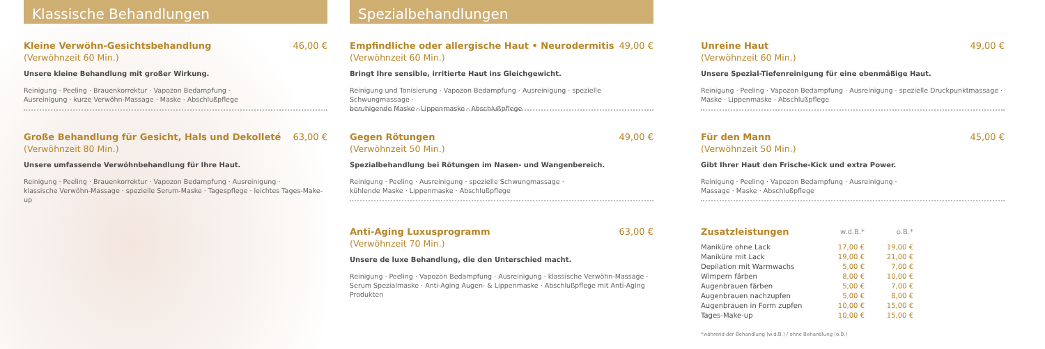Klassische Behandlungen
Kleine Verwöhn-Gesichtsbehandlung 46,00 €
(Verwöhnzeit 60 Min.)
Unsere kleine Behandlung mit großer Wirkung.
Reinigung · Peeling · Brauenkorrektur · Vapozon Bedampfung ·
Ausreinigung · kurze Verwöhn-Massage · Maske · Abschlußpflege
Große Behandlung für Gesicht, Hals und Dekolleté 63,00 €
(Verwöhnzeit 80 Min.)
Unsere umfassende Verwöhnbehandlung für Ihre Haut.
Reinigung · Peeling · Brauenkorrektur · Vapozon Bedampfung · Ausreinigung ·
klassische Verwöhn-Massage · spezielle Serum-Maske · Tagespflege · leichtes Tages-Make-up
Spezialbehandlungen
Empfindliche oder allergische Haut • Neurodermitis 49,00 €
(Verwöhnzeit 60 Min.)
Bringt Ihre sensible, irritierte Haut ins Gleichgewicht.
Reinigung und Tonisierung · Vapozon Bedampfung · Ausreinigung · spezielle Schwungmassage ·
beruhigende Maske · Lippenmaske · Abschlußpflege
Gegen Rötungen 49,00 €
(Verwöhnzeit 50 Min.)
Spezialbehandlung bei Rötungen im Nasen- und Wangenbereich.
Reinigung · Peeling · Ausreinigung · spezielle Schwungmassage ·
kühlende Maske · Lippenmaske · Abschlußpflege
Anti-Aging Luxusprogramm 63,00 €
(Verwöhnzeit 70 Min.)
Unsere de luxe Behandlung, die den Unterschied macht.
Reinigung · Peeling · Vapozon Bedampfung · Ausreinigung · klassische Verwöhn-Massage ·
Serum Spezialmaske · Anti-Aging Augen- & Lippenmaske · Abschlußpflege mit Anti-Aging Produkten
Unreine Haut 49,00 €
(Verwöhnzeit 60 Min.)
Unsere Spezial-Tiefenreinigung für eine ebenmäßige Haut.
Reinigung · Peeling · Vapozon Bedampfung · Ausreinigung · spezielle Druckpunktmassage ·
Maske · Lippenmaske · Abschlußpflege
Für den Mann 45,00 €
(Verwöhnzeit 50 Min.)
Gibt Ihrer Haut den Frische-Kick und extra Power.
Reinigung · Peeling · Vapozon Bedampfung · Ausreinigung ·
Massage · Maske · Abschlußpflege
| Zusatzleistungen | w.d.B.* | o.B.* |
| --- | --- | --- |
| Maniküre ohne Lack | 17,00 € | 19,00 € |
| Maniküre mit Lack | 19,00 € | 21,00 € |
| Depilation mit Warmwachs | 5,00 € | 7,00 € |
| Wimpern färben | 8,00 € | 10,00 € |
| Augenbrauen färben | 5,00 € | 7,00 € |
| Augenbrauen nachzupfen | 5,00 € | 8,00 € |
| Augenbrauen in Form zupfen | 10,00 € | 15,00 € |
| Tages-Make-up | 10,00 € | 15,00 € |
*während der Behandlung (w.d.B.) / ohne Behandlung (o.B.)